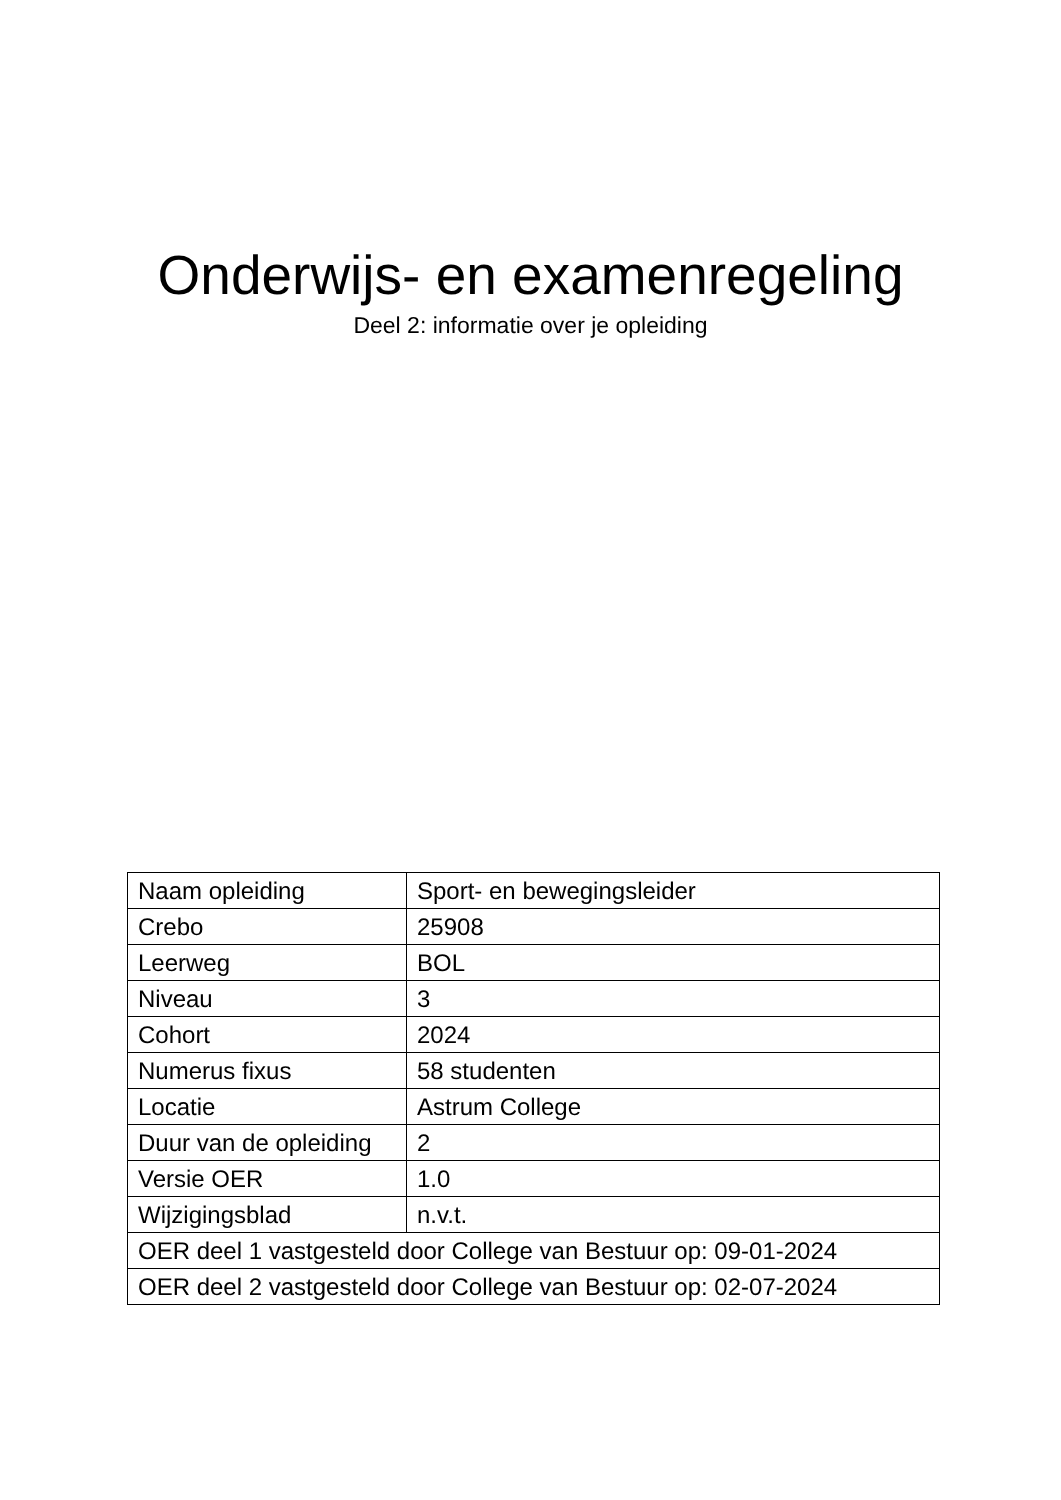Onderwijs- en examenregeling
Deel 2: informatie over je opleiding
| Naam opleiding | Sport- en bewegingsleider |
| Crebo | 25908 |
| Leerweg | BOL |
| Niveau | 3 |
| Cohort | 2024 |
| Numerus fixus | 58 studenten |
| Locatie | Astrum College |
| Duur van de opleiding | 2 |
| Versie OER | 1.0 |
| Wijzigingsblad | n.v.t. |
| OER deel 1 vastgesteld door College van Bestuur op: 09-01-2024 | |
| OER deel 2 vastgesteld door College van Bestuur op: 02-07-2024 | |